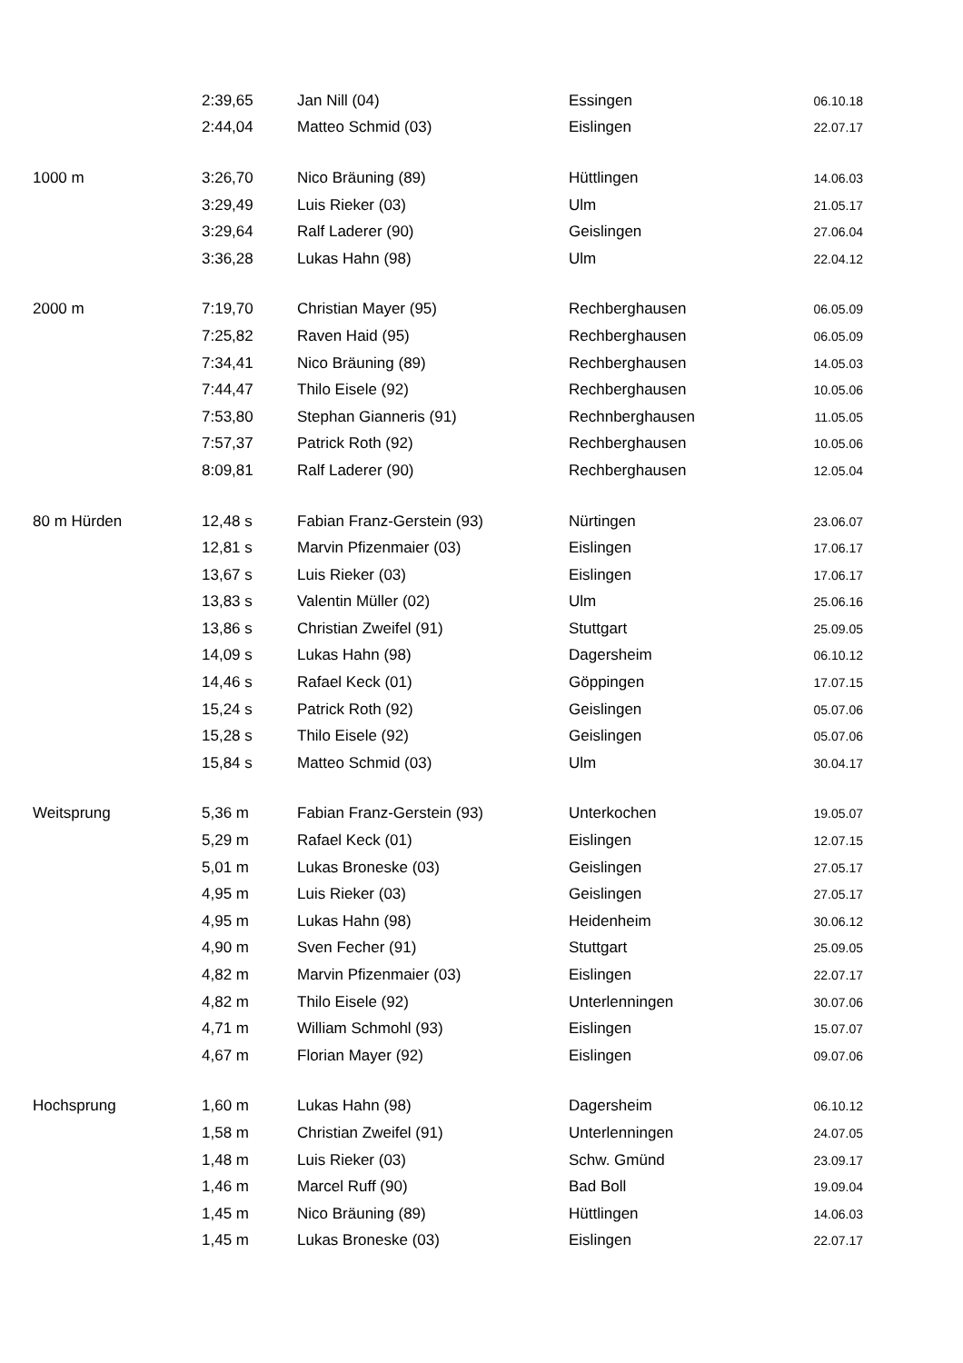| | 2:39,65 | Jan Nill (04) | Essingen | 06.10.18 |
| | 2:44,04 | Matteo Schmid (03) | Eislingen | 22.07.17 |
| 1000 m | 3:26,70 | Nico Bräuning (89) | Hüttlingen | 14.06.03 |
| | 3:29,49 | Luis Rieker (03) | Ulm | 21.05.17 |
| | 3:29,64 | Ralf Laderer (90) | Geislingen | 27.06.04 |
| | 3:36,28 | Lukas Hahn (98) | Ulm | 22.04.12 |
| 2000 m | 7:19,70 | Christian Mayer (95) | Rechberghausen | 06.05.09 |
| | 7:25,82 | Raven Haid (95) | Rechberghausen | 06.05.09 |
| | 7:34,41 | Nico Bräuning (89) | Rechberghausen | 14.05.03 |
| | 7:44,47 | Thilo Eisele (92) | Rechberghausen | 10.05.06 |
| | 7:53,80 | Stephan Gianneris (91) | Rechnberghausen | 11.05.05 |
| | 7:57,37 | Patrick Roth (92) | Rechberghausen | 10.05.06 |
| | 8:09,81 | Ralf Laderer (90) | Rechberghausen | 12.05.04 |
| 80 m Hürden | 12,48 s | Fabian Franz-Gerstein (93) | Nürtingen | 23.06.07 |
| | 12,81 s | Marvin Pfizenmaier (03) | Eislingen | 17.06.17 |
| | 13,67 s | Luis Rieker (03) | Eislingen | 17.06.17 |
| | 13,83 s | Valentin Müller (02) | Ulm | 25.06.16 |
| | 13,86 s | Christian Zweifel (91) | Stuttgart | 25.09.05 |
| | 14,09 s | Lukas Hahn (98) | Dagersheim | 06.10.12 |
| | 14,46 s | Rafael Keck (01) | Göppingen | 17.07.15 |
| | 15,24 s | Patrick Roth (92) | Geislingen | 05.07.06 |
| | 15,28 s | Thilo Eisele (92) | Geislingen | 05.07.06 |
| | 15,84 s | Matteo Schmid (03) | Ulm | 30.04.17 |
| Weitsprung | 5,36 m | Fabian Franz-Gerstein (93) | Unterkochen | 19.05.07 |
| | 5,29 m | Rafael Keck (01) | Eislingen | 12.07.15 |
| | 5,01 m | Lukas Broneske (03) | Geislingen | 27.05.17 |
| | 4,95 m | Luis Rieker (03) | Geislingen | 27.05.17 |
| | 4,95 m | Lukas Hahn (98) | Heidenheim | 30.06.12 |
| | 4,90 m | Sven Fecher (91) | Stuttgart | 25.09.05 |
| | 4,82 m | Marvin Pfizenmaier (03) | Eislingen | 22.07.17 |
| | 4,82 m | Thilo Eisele (92) | Unterlenningen | 30.07.06 |
| | 4,71 m | William Schmohl (93) | Eislingen | 15.07.07 |
| | 4,67 m | Florian Mayer (92) | Eislingen | 09.07.06 |
| Hochsprung | 1,60 m | Lukas Hahn (98) | Dagersheim | 06.10.12 |
| | 1,58 m | Christian Zweifel (91) | Unterlenningen | 24.07.05 |
| | 1,48 m | Luis Rieker (03) | Schw. Gmünd | 23.09.17 |
| | 1,46 m | Marcel Ruff (90) | Bad Boll | 19.09.04 |
| | 1,45 m | Nico Bräuning (89) | Hüttlingen | 14.06.03 |
| | 1,45 m | Lukas Broneske (03) | Eislingen | 22.07.17 |